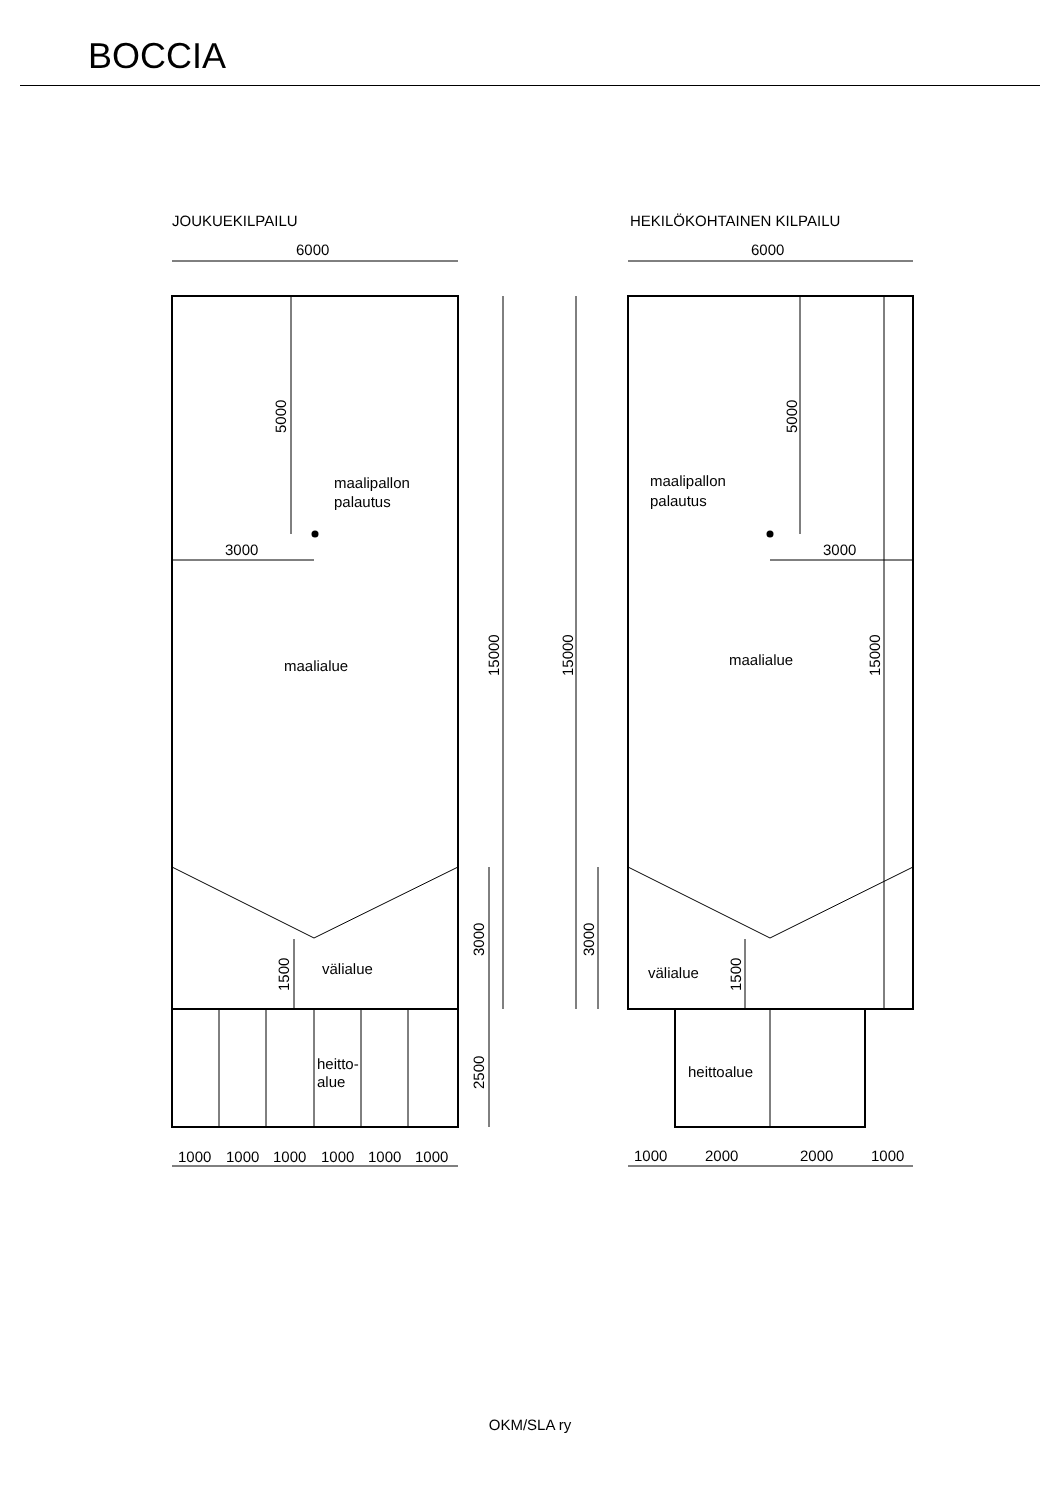BOCCIA
JOUKUEKILPAILU
HEKILÖKOHTAINEN KILPAILU
6000
6000
3000
3000
maalipallon
palautus
maalipallon
palautus
maalialue
maalialue
välialue
välialue
heitto-
alue
heittoalue
5000
5000
15000
15000
15000
3000
3000
1500
1500
2500
1000
1000
1000
1000
1000
1000
1000
2000
2000
1000
OKM/SLA ry